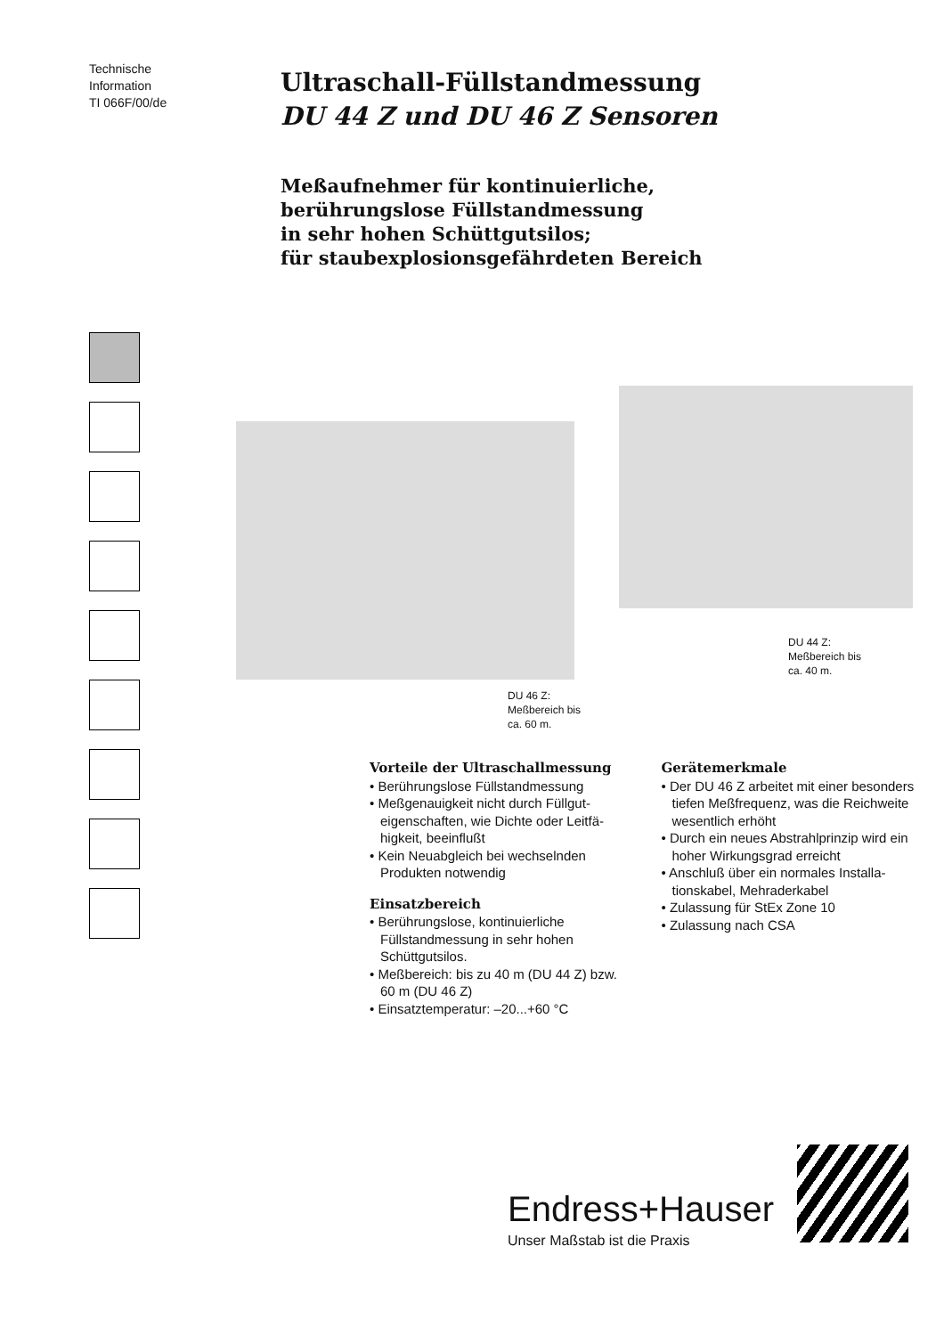Technische
Information
TI 066F/00/de
Ultraschall-Füllstandmessung
DU 44 Z und DU 46 Z Sensoren
Meßaufnehmer für kontinuierliche,
berührungslose Füllstandmessung
in sehr hohen Schüttgutsilos;
für staubexplosionsgefährdeten Bereich
DU 44 Z:
Meßbereich bis
ca. 40 m.
DU 46 Z:
Meßbereich bis
ca. 60 m.
Vorteile der Ultraschallmessung
• Berührungslose Füllstandmessung
• Meßgenauigkeit nicht durch Füllgut­eigenschaften, wie Dichte oder Leitfä­higkeit, beeinflußt
• Kein Neuabgleich bei wechselnden Produkten notwendig
Einsatzbereich
• Berührungslose, kontinuierliche Füllstandmessung in sehr hohen Schüttgutsilos.
• Meßbereich: bis zu 40 m (DU 44 Z) bzw. 60 m (DU 46 Z)
• Einsatztemperatur: –20...+60 °C
Gerätemerkmale
• Der DU 46 Z arbeitet mit einer beson­ders tiefen Meßfrequenz, was die Reichweite wesentlich erhöht
• Durch ein neues Abstrahlprinzip wird ein hoher Wirkungsgrad erreicht
• Anschluß über ein normales Installa­tionskabel, Mehraderkabel
• Zulassung für StEx Zone 10
• Zulassung nach CSA
Endress+Hauser
Unser Maßstab ist die Praxis